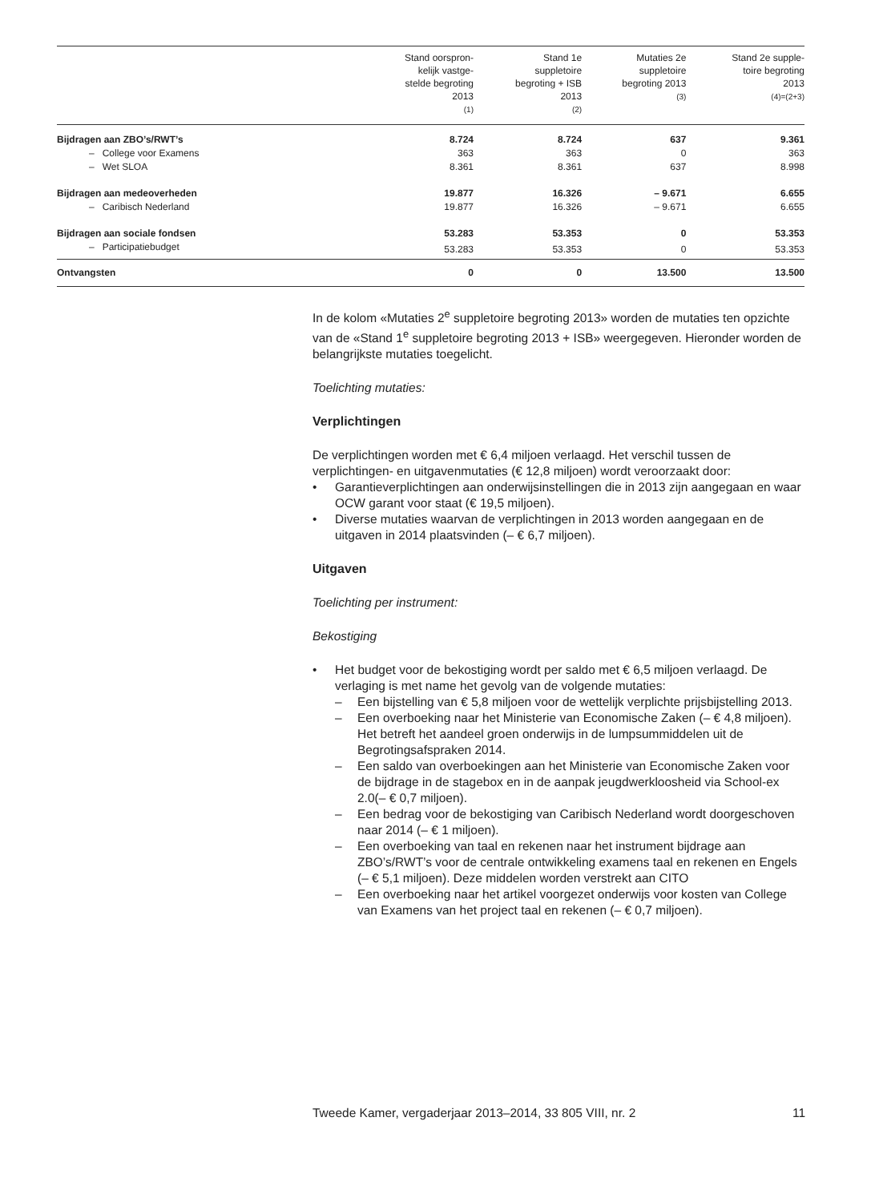| | Stand oorspron- kelijk vastge- stelde begroting 2013 (1) | Stand 1e suppletoire begroting + ISB 2013 (2) | Mutaties 2e suppletoire begroting 2013 (3) | Stand 2e supple- toire begroting 2013 (4)=(2+3) |
| --- | --- | --- | --- | --- |
| Bijdragen aan ZBO’s/RWT’s | 8.724 | 8.724 | 637 | 9.361 |
| – College voor Examens | 363 | 363 | 0 | 363 |
| – Wet SLOA | 8.361 | 8.361 | 637 | 8.998 |
| Bijdragen aan medeoverheden | 19.877 | 16.326 | – 9.671 | 6.655 |
| – Caribisch Nederland | 19.877 | 16.326 | – 9.671 | 6.655 |
| Bijdragen aan sociale fondsen | 53.283 | 53.353 | 0 | 53.353 |
| – Participatiebudget | 53.283 | 53.353 | 0 | 53.353 |
| Ontvangsten | 0 | 0 | 13.500 | 13.500 |
In de kolom «Mutaties 2<sup>e</sup> suppletoire begroting 2013» worden de mutaties ten opzichte van de «Stand 1<sup>e</sup> suppletoire begroting 2013 + ISB» weergegeven. Hieronder worden de belangrijkste mutaties toegelicht.
Toelichting mutaties:
Verplichtingen
De verplichtingen worden met € 6,4 miljoen verlaagd. Het verschil tussen de verplichtingen- en uitgavenmutaties (€ 12,8 miljoen) wordt veroorzaakt door:
• Garantieverplichtingen aan onderwijsinstellingen die in 2013 zijn aangegaan en waar OCW garant voor staat (€ 19,5 miljoen).
• Diverse mutaties waarvan de verplichtingen in 2013 worden aangegaan en de uitgaven in 2014 plaatsvinden (– € 6,7 miljoen).
Uitgaven
Toelichting per instrument:
Bekostiging
• Het budget voor de bekostiging wordt per saldo met € 6,5 miljoen verlaagd. De verlaging is met name het gevolg van de volgende mutaties:
– Een bijstelling van € 5,8 miljoen voor de wettelijk verplichte prijsbijstelling 2013.
– Een overboeking naar het Ministerie van Economische Zaken (– € 4,8 miljoen). Het betreft het aandeel groen onderwijs in de lumpsummiddelen uit de Begrotingsafspraken 2014.
– Een saldo van overboekingen aan het Ministerie van Economische Zaken voor de bijdrage in de stagebox en in de aanpak jeugdwerkloosheid via School-ex 2.0(– € 0,7 miljoen).
– Een bedrag voor de bekostiging van Caribisch Nederland wordt doorgeschoven naar 2014 (– € 1 miljoen).
– Een overboeking van taal en rekenen naar het instrument bijdrage aan ZBO’s/RWT’s voor de centrale ontwikkeling examens taal en rekenen en Engels (– € 5,1 miljoen). Deze middelen worden verstrekt aan CITO
– Een overboeking naar het artikel voorgezet onderwijs voor kosten van College van Examens van het project taal en rekenen (– € 0,7 miljoen).
Tweede Kamer, vergaderjaar 2013–2014, 33 805 VIII, nr. 2 11